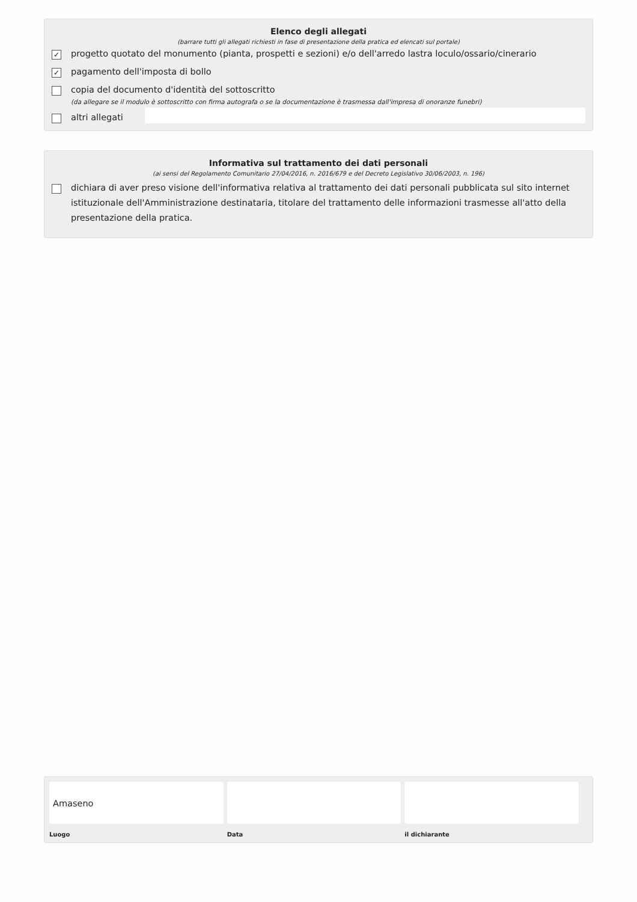Elenco degli allegati
(barrare tutti gli allegati richiesti in fase di presentazione della pratica ed elencati sul portale)
✓ progetto quotato del monumento (pianta, prospetti e sezioni) e/o dell'arredo lastra loculo/ossario/cinerario
✓ pagamento dell'imposta di bollo
copia del documento d'identità del sottoscritto
(da allegare se il modulo è sottoscritto con firma autografa o se la documentazione è trasmessa dall'impresa di onoranze funebri)
altri allegati
Informativa sul trattamento dei dati personali
(ai sensi del Regolamento Comunitario 27/04/2016, n. 2016/679 e del Decreto Legislativo 30/06/2003, n. 196)
dichiara di aver preso visione dell'informativa relativa al trattamento dei dati personali pubblicata sul sito internet istituzionale dell'Amministrazione destinataria, titolare del trattamento delle informazioni trasmesse all'atto della presentazione della pratica.
Amaseno
Luogo
Data il dichiarante